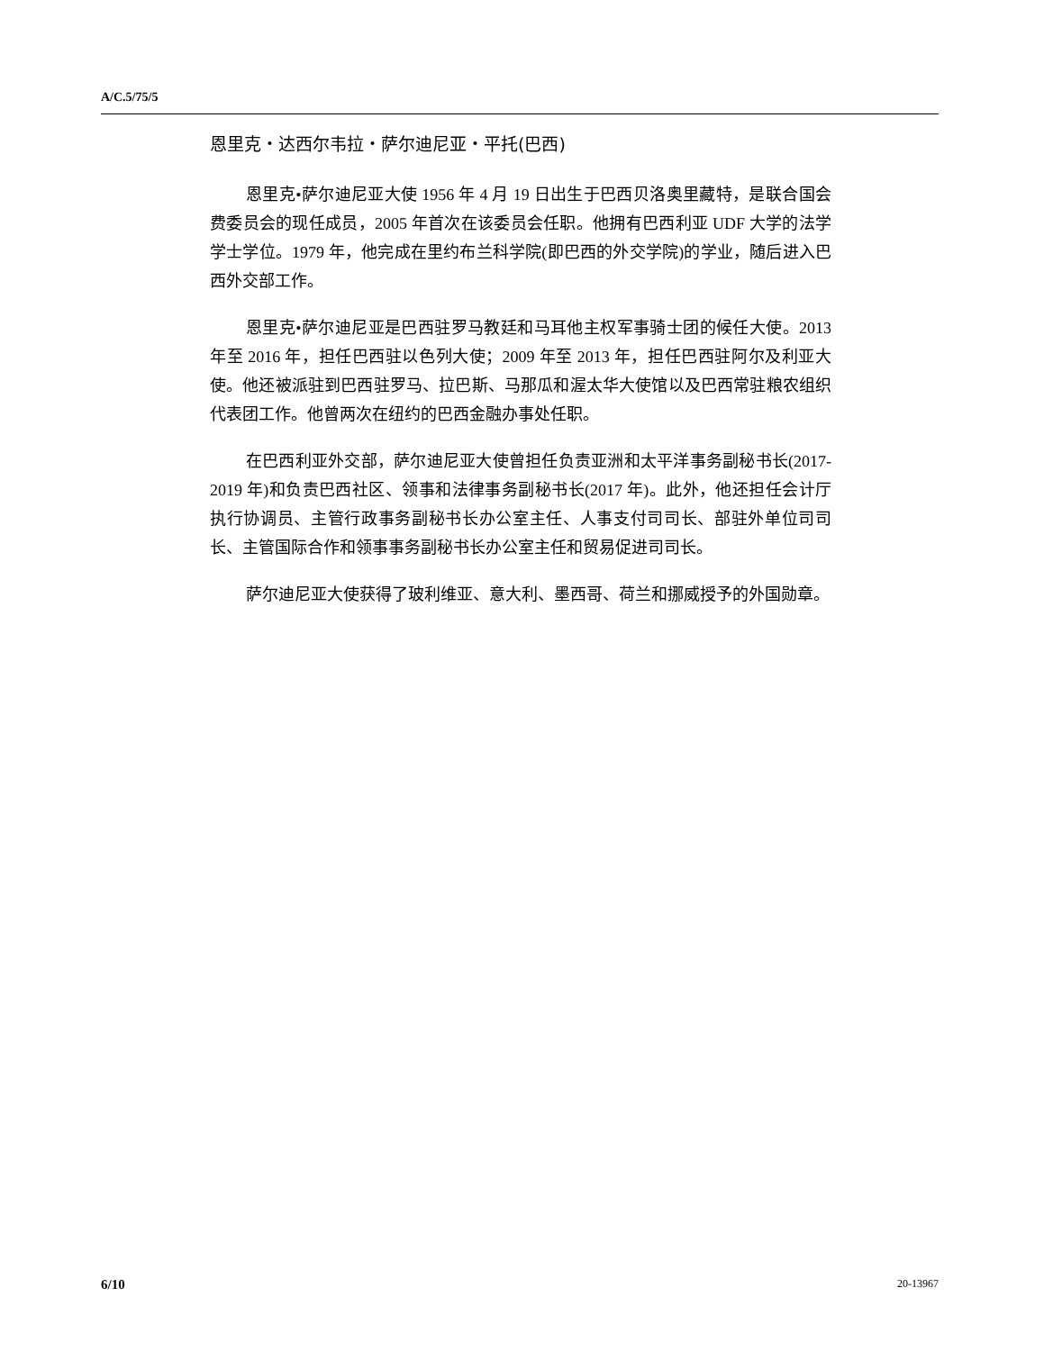A/C.5/75/5
恩里克・达西尔韦拉・萨尔迪尼亚・平托(巴西)
恩里克•萨尔迪尼亚大使 1956 年 4 月 19 日出生于巴西贝洛奥里藏特，是联合国会费委员会的现任成员，2005 年首次在该委员会任职。他拥有巴西利亚 UDF 大学的法学学士学位。1979 年，他完成在里约布兰科学院(即巴西的外交学院)的学业，随后进入巴西外交部工作。
恩里克•萨尔迪尼亚是巴西驻罗马教廷和马耳他主权军事骑士团的候任大使。2013 年至 2016 年，担任巴西驻以色列大使；2009 年至 2013 年，担任巴西驻阿尔及利亚大使。他还被派驻到巴西驻罗马、拉巴斯、马那瓜和渥太华大使馆以及巴西常驻粮农组织代表团工作。他曾两次在纽约的巴西金融办事处任职。
在巴西利亚外交部，萨尔迪尼亚大使曾担任负责亚洲和太平洋事务副秘书长(2017-2019 年)和负责巴西社区、领事和法律事务副秘书长(2017 年)。此外，他还担任会计厅执行协调员、主管行政事务副秘书长办公室主任、人事支付司司长、部驻外单位司司长、主管国际合作和领事事务副秘书长办公室主任和贸易促进司司长。
萨尔迪尼亚大使获得了玻利维亚、意大利、墨西哥、荷兰和挪威授予的外国勋章。
6/10 20-13967